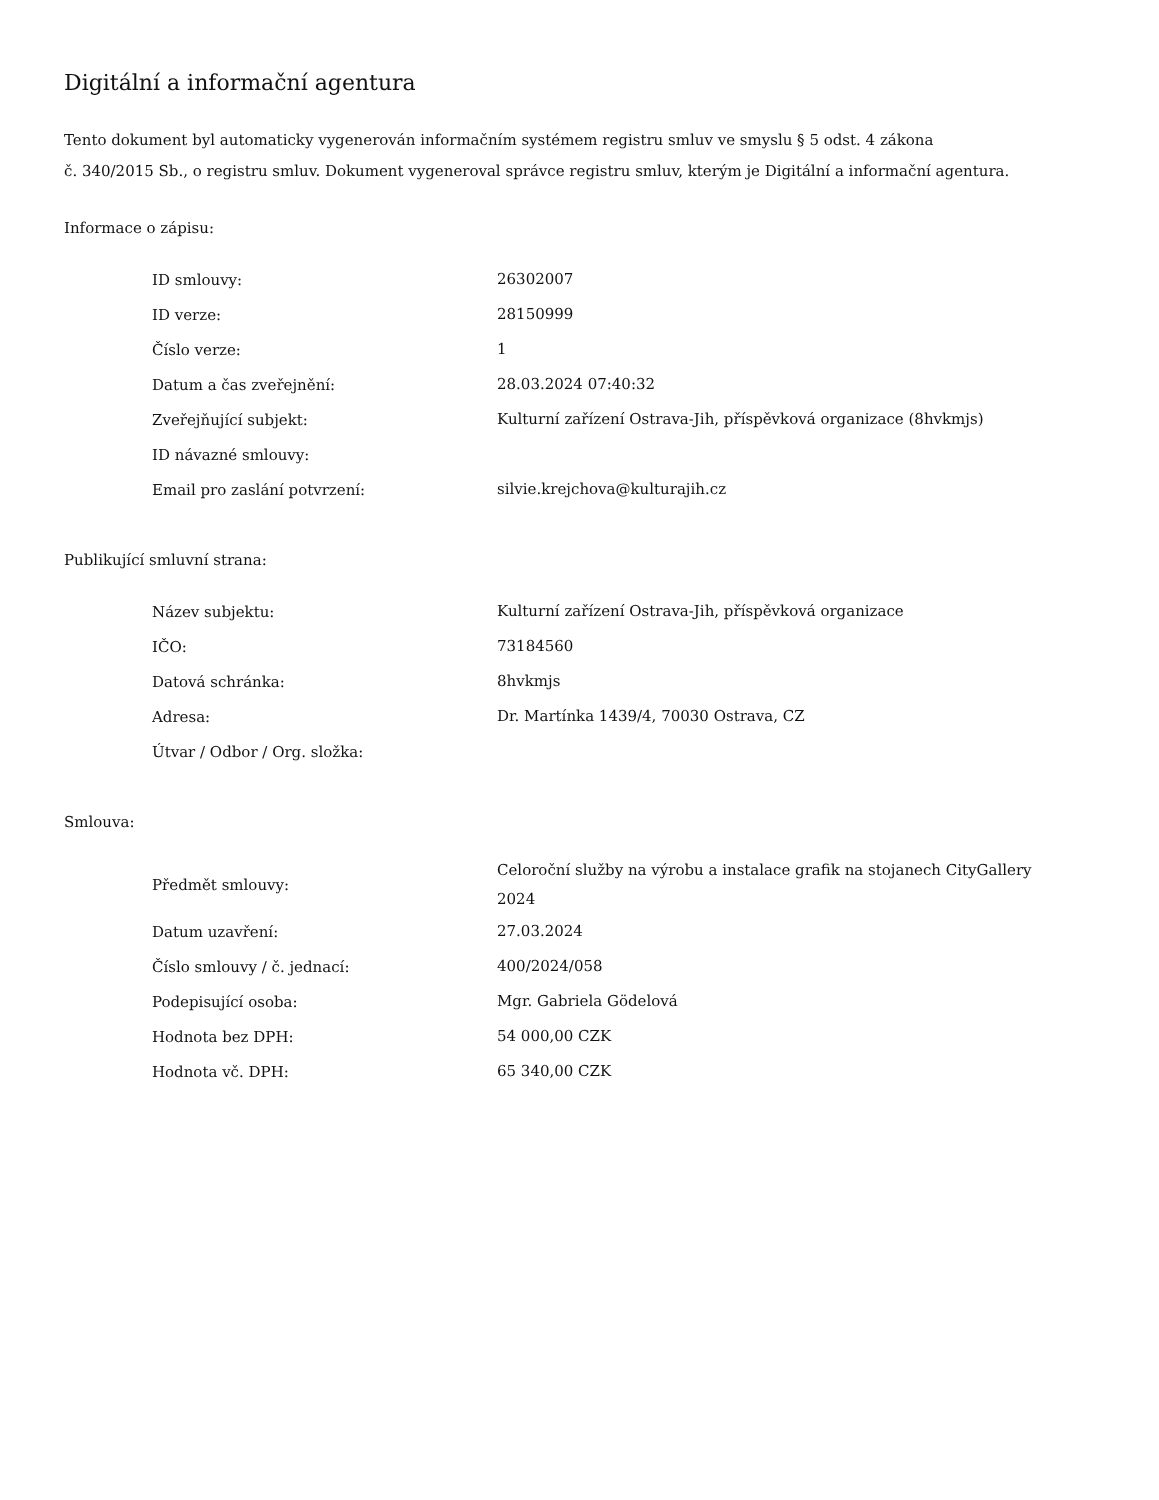Digitální a informační agentura
Tento dokument byl automaticky vygenerován informačním systémem registru smluv ve smyslu § 5 odst. 4 zákona
č. 340/2015 Sb., o registru smluv. Dokument vygeneroval správce registru smluv, kterým je Digitální a informační agentura.
Informace o zápisu:
| ID smlouvy: | 26302007 |
| ID verze: | 28150999 |
| Číslo verze: | 1 |
| Datum a čas zveřejnění: | 28.03.2024 07:40:32 |
| Zveřejňující subjekt: | Kulturní zařízení Ostrava-Jih, příspěvková organizace (8hvkmjs) |
| ID návazné smlouvy: | |
| Email pro zaslání potvrzení: | silvie.krejchova@kulturajih.cz |
Publikující smluvní strana:
| Název subjektu: | Kulturní zařízení Ostrava-Jih, příspěvková organizace |
| IČO: | 73184560 |
| Datová schránka: | 8hvkmjs |
| Adresa: | Dr. Martínka 1439/4, 70030 Ostrava, CZ |
| Útvar / Odbor / Org. složka: | |
Smlouva:
| Předmět smlouvy: | Celoroční služby na výrobu a instalace grafik na stojanech CityGallery 2024 |
| Datum uzavření: | 27.03.2024 |
| Číslo smlouvy / č. jednací: | 400/2024/058 |
| Podepisující osoba: | Mgr. Gabriela Gödelová |
| Hodnota bez DPH: | 54 000,00 CZK |
| Hodnota vč. DPH: | 65 340,00 CZK |